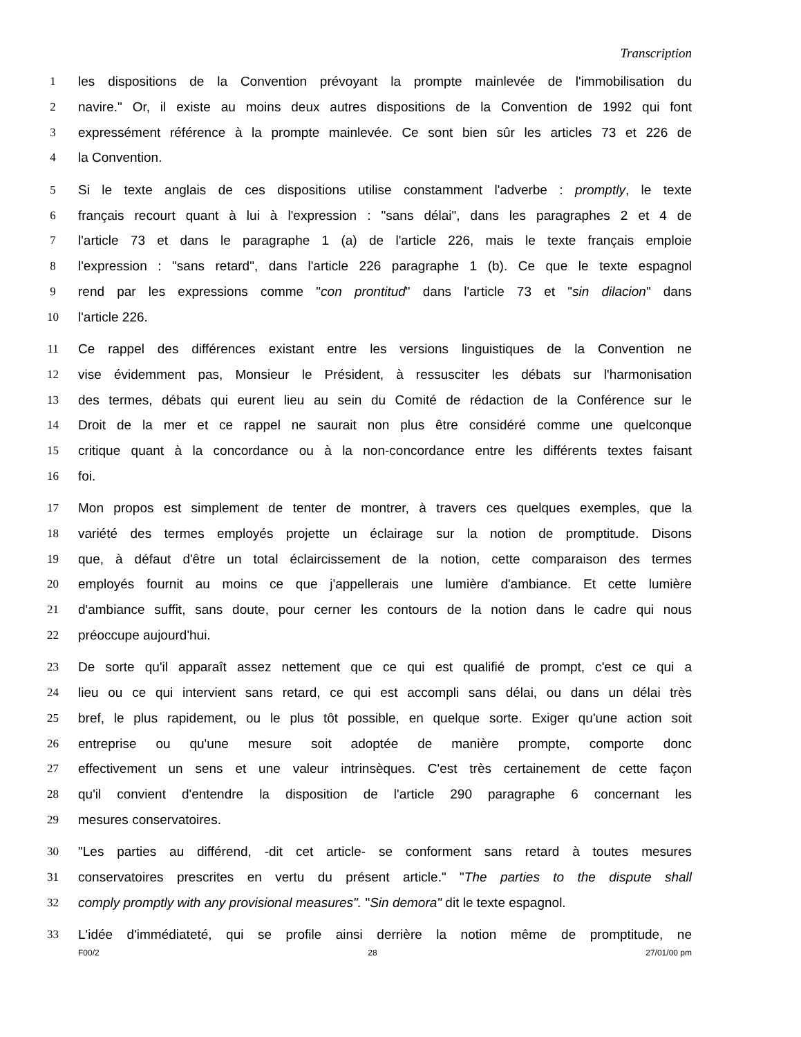Transcription
1 les dispositions de la Convention prévoyant la prompte mainlevée de l'immobilisation du
2 navire." Or, il existe au moins deux autres dispositions de la Convention de 1992 qui font
3 expressément référence à la prompte mainlevée. Ce sont bien sûr les articles 73 et 226 de
4 la Convention.
5 Si le texte anglais de ces dispositions utilise constamment l'adverbe : promptly, le texte
6 français recourt quant à lui à l'expression : "sans délai", dans les paragraphes 2 et 4 de
7 l'article 73 et dans le paragraphe 1 (a) de l'article 226, mais le texte français emploie
8 l'expression : "sans retard", dans l'article 226 paragraphe 1 (b). Ce que le texte espagnol
9 rend par les expressions comme "con prontitud" dans l'article 73 et "sin dilacion" dans
10 l'article 226.
11 Ce rappel des différences existant entre les versions linguistiques de la Convention ne
12 vise évidemment pas, Monsieur le Président, à ressusciter les débats sur l'harmonisation
13 des termes, débats qui eurent lieu au sein du Comité de rédaction de la Conférence sur le
14 Droit de la mer et ce rappel ne saurait non plus être considéré comme une quelconque
15 critique quant à la concordance ou à la non-concordance entre les différents textes faisant
16 foi.
17 Mon propos est simplement de tenter de montrer, à travers ces quelques exemples, que la
18 variété des termes employés projette un éclairage sur la notion de promptitude. Disons
19 que, à défaut d'être un total éclaircissement de la notion, cette comparaison des termes
20 employés fournit au moins ce que j'appellerais une lumière d'ambiance. Et cette lumière
21 d'ambiance suffit, sans doute, pour cerner les contours de la notion dans le cadre qui nous
22 préoccupe aujourd'hui.
23 De sorte qu'il apparaît assez nettement que ce qui est qualifié de prompt, c'est ce qui a
24 lieu ou ce qui intervient sans retard, ce qui est accompli sans délai, ou dans un délai très
25 bref, le plus rapidement, ou le plus tôt possible, en quelque sorte. Exiger qu'une action soit
26 entreprise ou qu'une mesure soit adoptée de manière prompte, comporte donc
27 effectivement un sens et une valeur intrinsèques. C'est très certainement de cette façon
28 qu'il convient d'entendre la disposition de l'article 290 paragraphe 6 concernant les
29 mesures conservatoires.
30 "Les parties au différend, -dit cet article- se conforment sans retard à toutes mesures
31 conservatoires prescrites en vertu du présent article." "The parties to the dispute shall
32 comply promptly with any provisional measures". "Sin demora" dit le texte espagnol.
33 L'idée d'immédiateté, qui se profile ainsi derrière la notion même de promptitude, ne
F00/2 28 27/01/00 pm